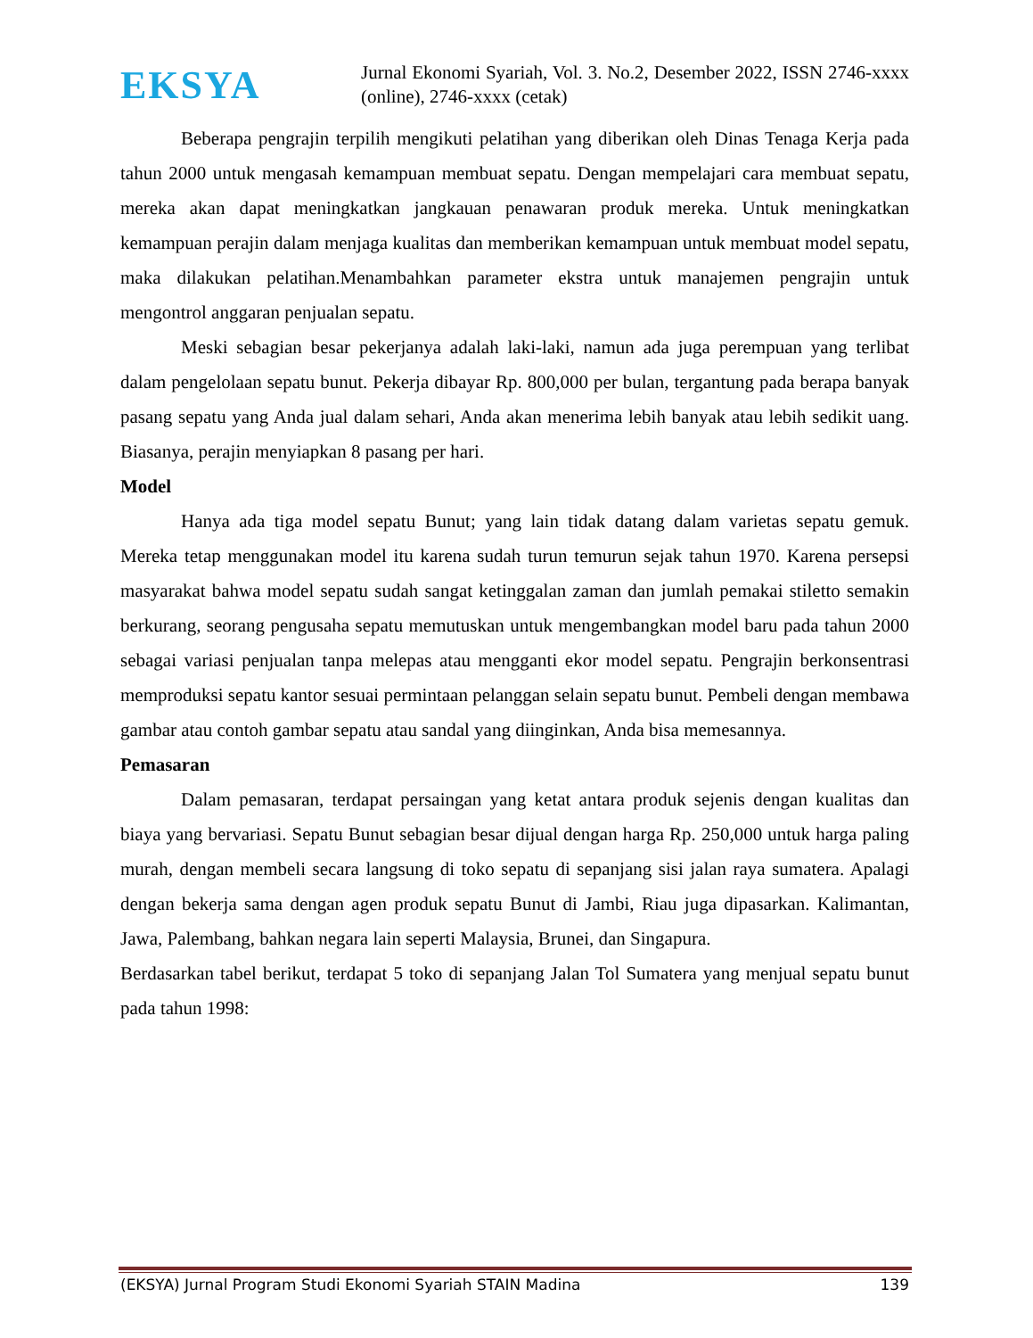EKSYA
Jurnal Ekonomi Syariah, Vol. 3. No.2, Desember 2022, ISSN 2746-xxxx (online), 2746-xxxx (cetak)
Beberapa pengrajin terpilih mengikuti pelatihan yang diberikan oleh Dinas Tenaga Kerja pada tahun 2000 untuk mengasah kemampuan membuat sepatu. Dengan mempelajari cara membuat sepatu, mereka akan dapat meningkatkan jangkauan penawaran produk mereka. Untuk meningkatkan kemampuan perajin dalam menjaga kualitas dan memberikan kemampuan untuk membuat model sepatu, maka dilakukan pelatihan.Menambahkan parameter ekstra untuk manajemen pengrajin untuk mengontrol anggaran penjualan sepatu.
Meski sebagian besar pekerjanya adalah laki-laki, namun ada juga perempuan yang terlibat dalam pengelolaan sepatu bunut. Pekerja dibayar Rp. 800,000 per bulan, tergantung pada berapa banyak pasang sepatu yang Anda jual dalam sehari, Anda akan menerima lebih banyak atau lebih sedikit uang. Biasanya, perajin menyiapkan 8 pasang per hari.
Model
Hanya ada tiga model sepatu Bunut; yang lain tidak datang dalam varietas sepatu gemuk. Mereka tetap menggunakan model itu karena sudah turun temurun sejak tahun 1970. Karena persepsi masyarakat bahwa model sepatu sudah sangat ketinggalan zaman dan jumlah pemakai stiletto semakin berkurang, seorang pengusaha sepatu memutuskan untuk mengembangkan model baru pada tahun 2000 sebagai variasi penjualan tanpa melepas atau mengganti ekor model sepatu. Pengrajin berkonsentrasi memproduksi sepatu kantor sesuai permintaan pelanggan selain sepatu bunut. Pembeli dengan membawa gambar atau contoh gambar sepatu atau sandal yang diinginkan, Anda bisa memesannya.
Pemasaran
Dalam pemasaran, terdapat persaingan yang ketat antara produk sejenis dengan kualitas dan biaya yang bervariasi. Sepatu Bunut sebagian besar dijual dengan harga Rp. 250,000 untuk harga paling murah, dengan membeli secara langsung di toko sepatu di sepanjang sisi jalan raya sumatera. Apalagi dengan bekerja sama dengan agen produk sepatu Bunut di Jambi, Riau juga dipasarkan. Kalimantan, Jawa, Palembang, bahkan negara lain seperti Malaysia, Brunei, dan Singapura.
Berdasarkan tabel berikut, terdapat 5 toko di sepanjang Jalan Tol Sumatera yang menjual sepatu bunut pada tahun 1998:
(EKSYA) Jurnal Program Studi Ekonomi Syariah STAIN Madina 139